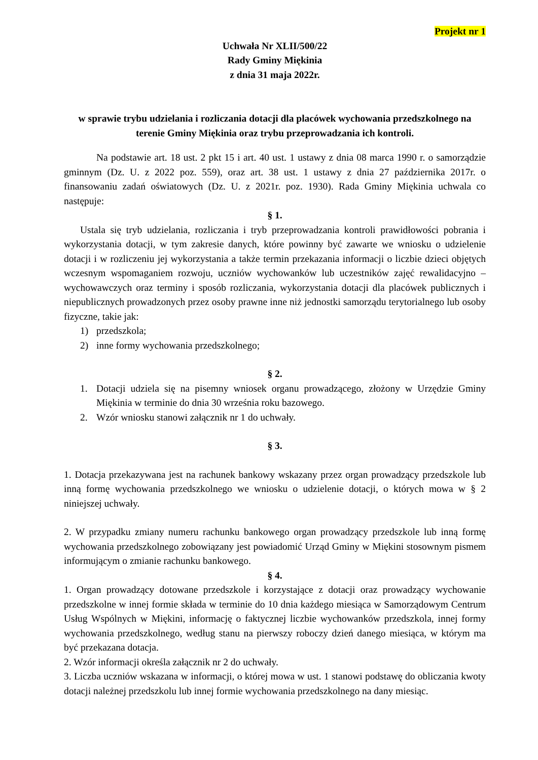Projekt nr 1
Uchwała Nr XLII/500/22
Rady Gminy Miękinia
z dnia 31 maja 2022r.
w sprawie trybu udzielania i rozliczania dotacji dla placówek wychowania przedszkolnego na terenie Gminy Miękinia oraz trybu przeprowadzania ich kontroli.
Na podstawie art. 18 ust. 2 pkt 15 i art. 40 ust. 1 ustawy z dnia 08 marca 1990 r. o samorządzie gminnym (Dz. U. z 2022 poz. 559), oraz art. 38 ust. 1 ustawy z dnia 27 października 2017r. o finansowaniu zadań oświatowych (Dz. U. z 2021r. poz. 1930). Rada Gminy Miękinia uchwala co następuje:
§ 1.
Ustala się tryb udzielania, rozliczania i tryb przeprowadzania kontroli prawidłowości pobrania i wykorzystania dotacji, w tym zakresie danych, które powinny być zawarte we wniosku o udzielenie dotacji i w rozliczeniu jej wykorzystania a także termin przekazania informacji o liczbie dzieci objętych wczesnym wspomaganiem rozwoju, uczniów wychowanków lub uczestników zajęć rewalidacyjno – wychowawczych oraz terminy i sposób rozliczania, wykorzystania dotacji dla placówek publicznych i niepublicznych prowadzonych przez osoby prawne inne niż jednostki samorządu terytorialnego lub osoby fizyczne, takie jak:
1) przedszkola;
2) inne formy wychowania przedszkolnego;
§ 2.
1. Dotacji udziela się na pisemny wniosek organu prowadzącego, złożony w Urzędzie Gminy Miękinia w terminie do dnia 30 września roku bazowego.
2. Wzór wniosku stanowi załącznik nr 1 do uchwały.
§ 3.
1. Dotacja przekazywana jest na rachunek bankowy wskazany przez organ prowadzący przedszkole lub inną formę wychowania przedszkolnego we wniosku o udzielenie dotacji, o których mowa w § 2 niniejszej uchwały.
2. W przypadku zmiany numeru rachunku bankowego organ prowadzący przedszkole lub inną formę wychowania przedszkolnego zobowiązany jest powiadomić Urząd Gminy w Miękini stosownym pismem informującym o zmianie rachunku bankowego.
§ 4.
1. Organ prowadzący dotowane przedszkole i korzystające z dotacji oraz prowadzący wychowanie przedszkolne w innej formie składa w terminie do 10 dnia każdego miesiąca w Samorządowym Centrum Usług Wspólnych w Miękini, informację o faktycznej liczbie wychowanków przedszkola, innej formy wychowania przedszkolnego, według stanu na pierwszy roboczy dzień danego miesiąca, w którym ma być przekazana dotacja.
2. Wzór informacji określa załącznik nr 2 do uchwały.
3. Liczba uczniów wskazana w informacji, o której mowa w ust. 1 stanowi podstawę do obliczania kwoty dotacji należnej przedszkolu lub innej formie wychowania przedszkolnego na dany miesiąc.